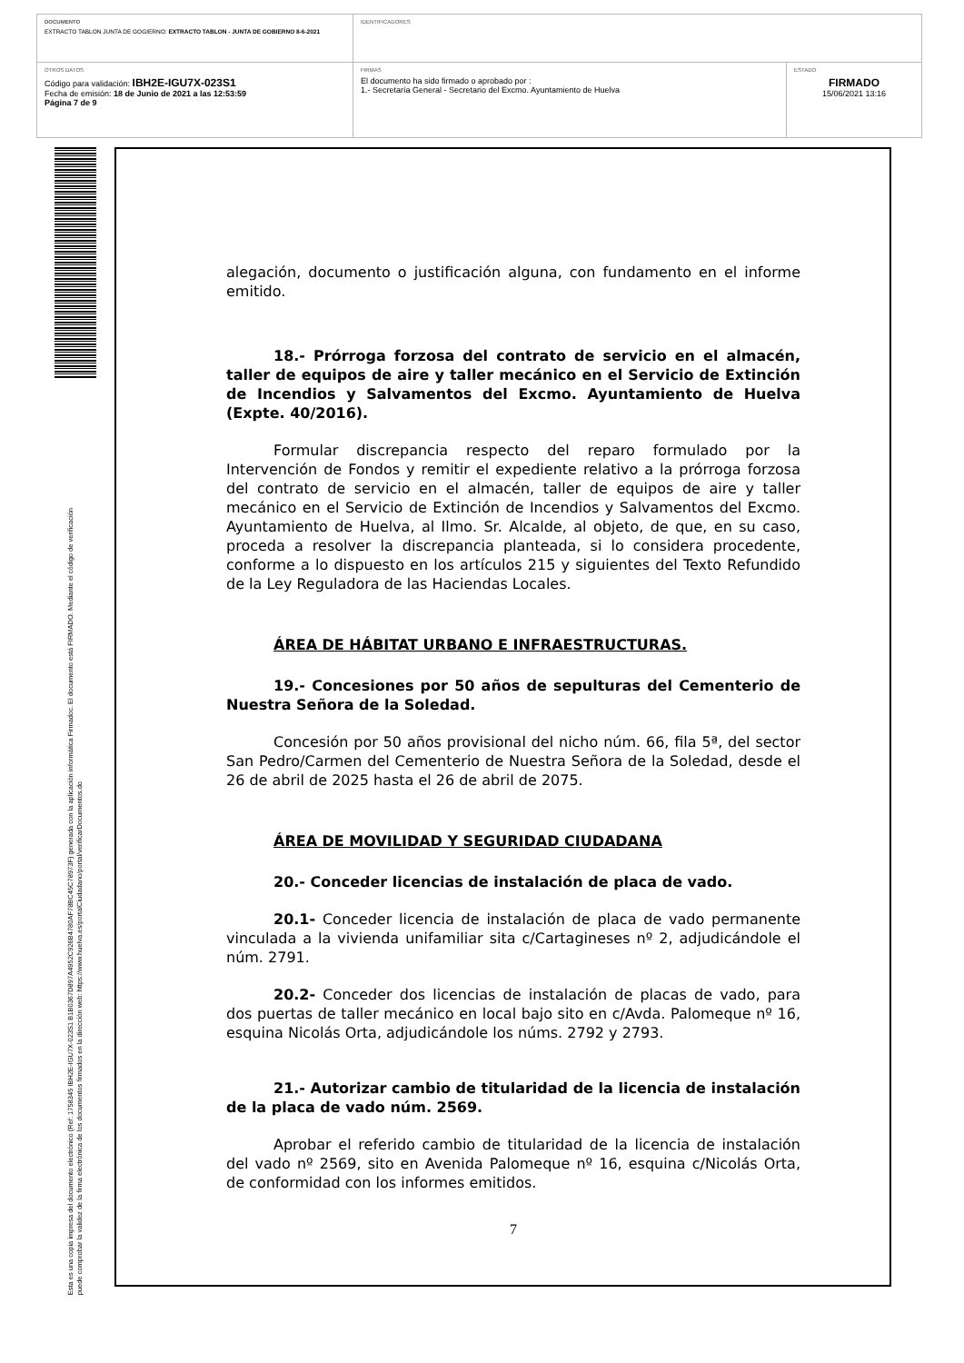DOCUMENTO
EXTRACTO TABLON JUNTA DE GOGIERNO: EXTRACTO TABLON - JUNTA DE GOBIERNO 8-6-2021
IDENTIFICADORES
OTROS DATOS
Código para validación: IBH2E-IGU7X-023S1
Fecha de emisión: 18 de Junio de 2021 a las 12:53:59
Página 7 de 9
FIRMAS
El documento ha sido firmado o aprobado por :
1.- Secretaría General - Secretario del Excmo. Ayuntamiento de Huelva
ESTADO
FIRMADO
15/06/2021 13:16
Esta es una copia impresa del documento electrónico (Ref: 1758345 IBH2E-IGU7X-023S1 B1B0367D897A4952C926B4780AF78BC45C78973F) generada con la aplicación informática Firmadoc. El documento está FIRMADO. Mediante el código de verificación
puede comprobar la validez de la firma electrónica de los documentos firmados en la dirección web: https://www.huelva.es/portalCiudadano/portal/verificarDocumentos.do
alegación, documento o justificación alguna, con fundamento en el informe emitido.
18.- Prórroga forzosa del contrato de servicio en el almacén, taller de equipos de aire y taller mecánico en el Servicio de Extinción de Incendios y Salvamentos del Excmo. Ayuntamiento de Huelva (Expte. 40/2016).
Formular discrepancia respecto del reparo formulado por la Intervención de Fondos y remitir el expediente relativo a la prórroga forzosa del contrato de servicio en el almacén, taller de equipos de aire y taller mecánico en el Servicio de Extinción de Incendios y Salvamentos del Excmo. Ayuntamiento de Huelva, al Ilmo. Sr. Alcalde, al objeto, de que, en su caso, proceda a resolver la discrepancia planteada, si lo considera procedente, conforme a lo dispuesto en los artículos 215 y siguientes del Texto Refundido de la Ley Reguladora de las Haciendas Locales.
ÁREA DE HÁBITAT URBANO E INFRAESTRUCTURAS.
19.- Concesiones por 50 años de sepulturas del Cementerio de Nuestra Señora de la Soledad.
Concesión por 50 años provisional del nicho núm. 66, fila 5ª, del sector San Pedro/Carmen del Cementerio de Nuestra Señora de la Soledad, desde el 26 de abril de 2025 hasta el 26 de abril de 2075.
ÁREA DE MOVILIDAD Y SEGURIDAD CIUDADANA
20.- Conceder licencias de instalación de placa de vado.
20.1- Conceder licencia de instalación de placa de vado permanente vinculada a la vivienda unifamiliar sita c/Cartagineses nº 2, adjudicándole el núm. 2791.
20.2- Conceder dos licencias de instalación de placas de vado, para dos puertas de taller mecánico en local bajo sito en c/Avda. Palomeque nº 16, esquina Nicolás Orta, adjudicándole los núms. 2792 y 2793.
21.- Autorizar cambio de titularidad de la licencia de instalación de la placa de vado núm. 2569.
Aprobar el referido cambio de titularidad de la licencia de instalación del vado nº 2569, sito en Avenida Palomeque nº 16, esquina c/Nicolás Orta, de conformidad con los informes emitidos.
7